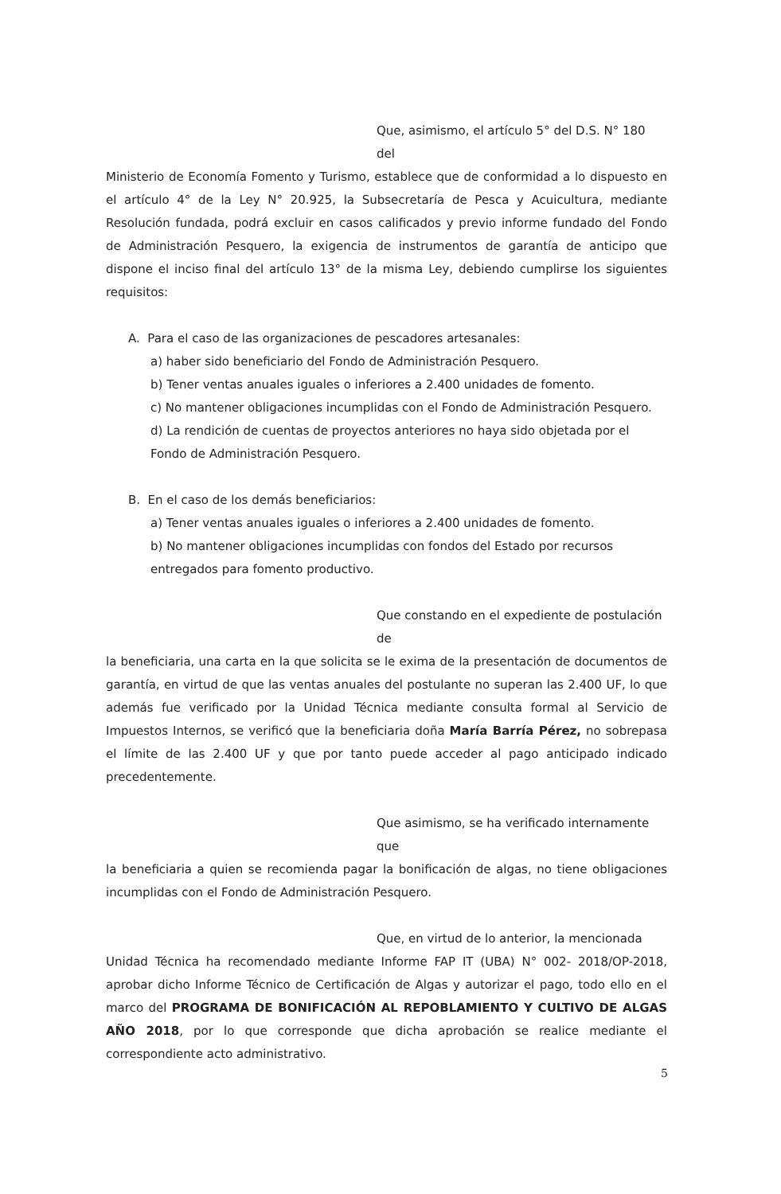Que, asimismo, el artículo 5° del D.S. N° 180 del
Ministerio de Economía Fomento y Turismo, establece que de conformidad a lo dispuesto en el artículo 4° de la Ley N° 20.925, la Subsecretaría de Pesca y Acuicultura, mediante Resolución fundada, podrá excluir en casos calificados y previo informe fundado del Fondo de Administración Pesquero, la exigencia de instrumentos de garantía de anticipo que dispone el inciso final del artículo 13° de la misma Ley, debiendo cumplirse los siguientes requisitos:
A. Para el caso de las organizaciones de pescadores artesanales:
a) haber sido beneficiario del Fondo de Administración Pesquero.
b) Tener ventas anuales iguales o inferiores a 2.400 unidades de fomento.
c) No mantener obligaciones incumplidas con el Fondo de Administración Pesquero.
d) La rendición de cuentas de proyectos anteriores no haya sido objetada por el Fondo de Administración Pesquero.
B. En el caso de los demás beneficiarios:
a) Tener ventas anuales iguales o inferiores a 2.400 unidades de fomento.
b) No mantener obligaciones incumplidas con fondos del Estado por recursos entregados para fomento productivo.
Que constando en el expediente de postulación de
la beneficiaria, una carta en la que solicita se le exima de la presentación de documentos de garantía, en virtud de que las ventas anuales del postulante no superan las 2.400 UF, lo que además fue verificado por la Unidad Técnica mediante consulta formal al Servicio de Impuestos Internos, se verificó que la beneficiaria doña María Barría Pérez, no sobrepasa el límite de las 2.400 UF y que por tanto puede acceder al pago anticipado indicado precedentemente.
Que asimismo, se ha verificado internamente que
la beneficiaria a quien se recomienda pagar la bonificación de algas, no tiene obligaciones incumplidas con el Fondo de Administración Pesquero.
Que, en virtud de lo anterior, la mencionada
Unidad Técnica ha recomendado mediante Informe FAP IT (UBA) N° 002- 2018/OP-2018, aprobar dicho Informe Técnico de Certificación de Algas y autorizar el pago, todo ello en el marco del PROGRAMA DE BONIFICACIÓN AL REPOBLAMIENTO Y CULTIVO DE ALGAS AÑO 2018, por lo que corresponde que dicha aprobación se realice mediante el correspondiente acto administrativo.
5